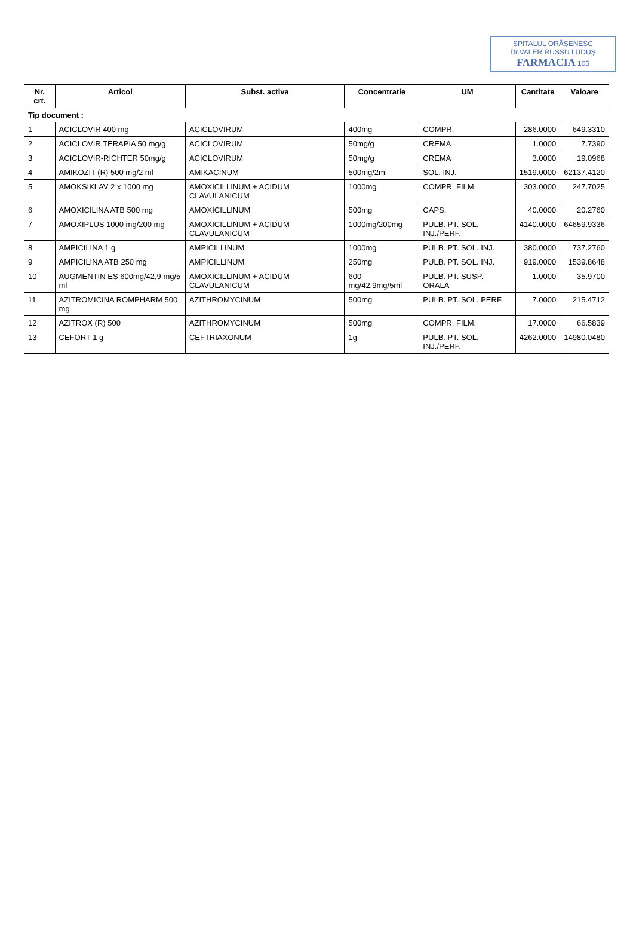SPITALUL ORĂȘENESC
Dr.VALER RUSSU LUDUȘ
FARMACIA 105
| Nr. crt. | Articol | Subst. activa | Concentratie | UM | Cantitate | Valoare |
| --- | --- | --- | --- | --- | --- | --- |
| Tip document : | | | | | | |
| 1 | ACICLOVIR 400 mg | ACICLOVIRUM | 400mg | COMPR. | 286.0000 | 649.3310 |
| 2 | ACICLOVIR TERAPIA 50 mg/g | ACICLOVIRUM | 50mg/g | CREMA | 1.0000 | 7.7390 |
| 3 | ACICLOVIR-RICHTER 50mg/g | ACICLOVIRUM | 50mg/g | CREMA | 3.0000 | 19.0968 |
| 4 | AMIKOZIT (R) 500 mg/2 ml | AMIKACINUM | 500mg/2ml | SOL. INJ. | 1519.0000 | 62137.4120 |
| 5 | AMOKSIKLAV 2 x 1000 mg | AMOXICILLINUM + ACIDUM CLAVULANICUM | 1000mg | COMPR. FILM. | 303.0000 | 247.7025 |
| 6 | AMOXICILINA ATB 500 mg | AMOXICILLINUM | 500mg | CAPS. | 40.0000 | 20.2760 |
| 7 | AMOXIPLUS 1000 mg/200 mg | AMOXICILLINUM + ACIDUM CLAVULANICUM | 1000mg/200mg | PULB. PT. SOL. INJ./PERF. | 4140.0000 | 64659.9336 |
| 8 | AMPICILINA 1 g | AMPICILLINUM | 1000mg | PULB. PT. SOL. INJ. | 380.0000 | 737.2760 |
| 9 | AMPICILINA ATB 250 mg | AMPICILLINUM | 250mg | PULB. PT. SOL. INJ. | 919.0000 | 1539.8648 |
| 10 | AUGMENTIN ES 600mg/42,9 mg/5 ml | AMOXICILLINUM + ACIDUM CLAVULANICUM | 600 mg/42,9mg/5ml | PULB. PT. SUSP. ORALA | 1.0000 | 35.9700 |
| 11 | AZITROMICINA ROMPHARM 500 mg | AZITHROMYCINUM | 500mg | PULB. PT. SOL. PERF. | 7.0000 | 215.4712 |
| 12 | AZITROX (R) 500 | AZITHROMYCINUM | 500mg | COMPR. FILM. | 17.0000 | 66.5839 |
| 13 | CEFORT 1 g | CEFTRIAXONUM | 1g | PULB. PT. SOL. INJ./PERF. | 4262.0000 | 14980.0480 |